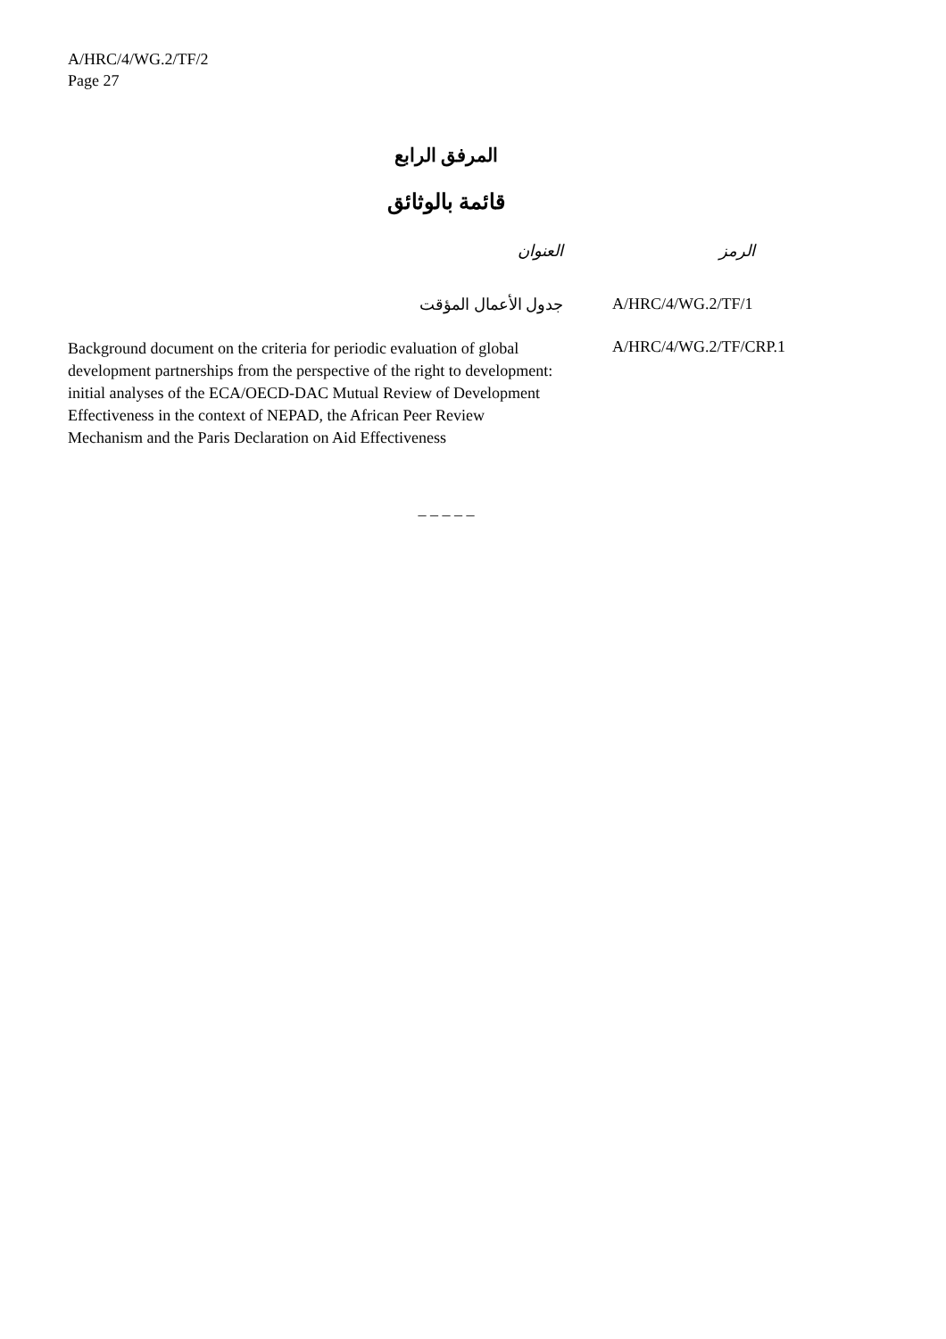A/HRC/4/WG.2/TF/2
Page 27
المرفق الرابع
قائمة بالوثائق
| العنوان | الرمز |
| --- | --- |
| جدول الأعمال المؤقت | A/HRC/4/WG.2/TF/1 |
| Background document on the criteria for periodic evaluation of global development partnerships from the perspective of the right to development: initial analyses of the ECA/OECD-DAC Mutual Review of Development Effectiveness in the context of NEPAD, the African Peer Review Mechanism and the Paris Declaration on Aid Effectiveness | A/HRC/4/WG.2/TF/CRP.1 |
_ _ _ _ _